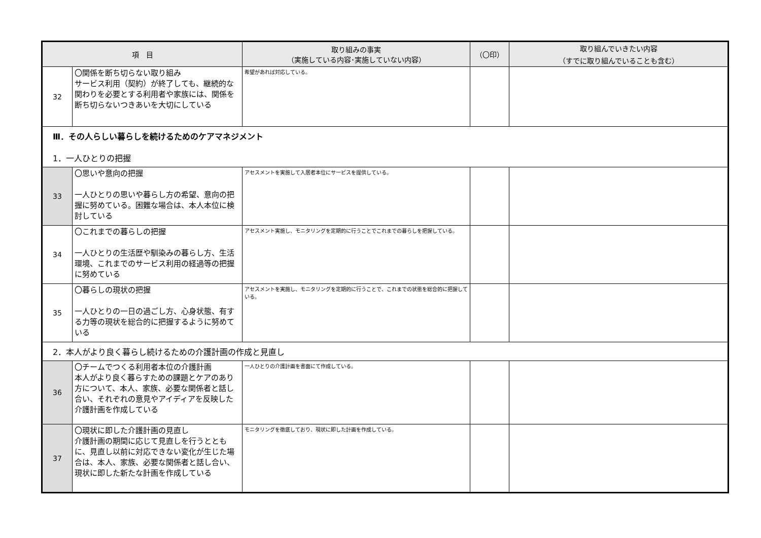| 項 目 | | 取り組みの事実 （実施している内容･実施していない内容） | （〇印） | 取り組んでいきたい内容 （すでに取り組んでいることも含む） |
| --- | --- | --- | --- | --- |
| 32 | 〇関係を断ち切らない取り組み サービス利用（契約）が終了しても、継続的な関わりを必要とする利用者や家族には、関係を断ち切らないつきあいを大切にしている | 希望があれば対応している。 | | |
| Ⅲ．その人らしい暮らしを続けるためのケアマネジメント 1．一人ひとりの把握 | | | | |
| 33 | 〇思いや意向の把握 一人ひとりの思いや暮らし方の希望、意向の把握に努めている。困難な場合は、本人本位に検討している | アセスメントを実施して入居者本位にサービスを提供している。 | | |
| 34 | 〇これまでの暮らしの把握 一人ひとりの生活歴や馴染みの暮らし方、生活環境、これまでのサービス利用の経過等の把握に努めている | アセスメント実施し、モニタリングを定期的に行うことでこれまでの暮らしを把握している。 | | |
| 35 | 〇暮らしの現状の把握 一人ひとりの一日の過ごし方、心身状態、有する力等の現状を総合的に把握するように努めている | アセスメントを実施し、モニタリングを定期的に行うことで、これまでの状態を総合的に把握している。 | | |
| 2．本人がより良く暮らし続けるための介護計画の作成と見直し | | | | |
| 36 | 〇チームでつくる利用者本位の介護計画 本人がより良く暮らすための課題とケアのあり方について、本人、家族、必要な関係者と話し合い、それぞれの意見やアイディアを反映した介護計画を作成している | 一人ひとりの介護計画を書面にて作成している。 | | |
| 37 | 〇現状に即した介護計画の見直し 介護計画の期間に応じて見直しを行うとともに、見直し以前に対応できない変化が生じた場合は、本人、家族、必要な関係者と話し合い、現状に即した新たな計画を作成している | モニタリングを徹底しており、現状に即した計画を作成している。 | | |